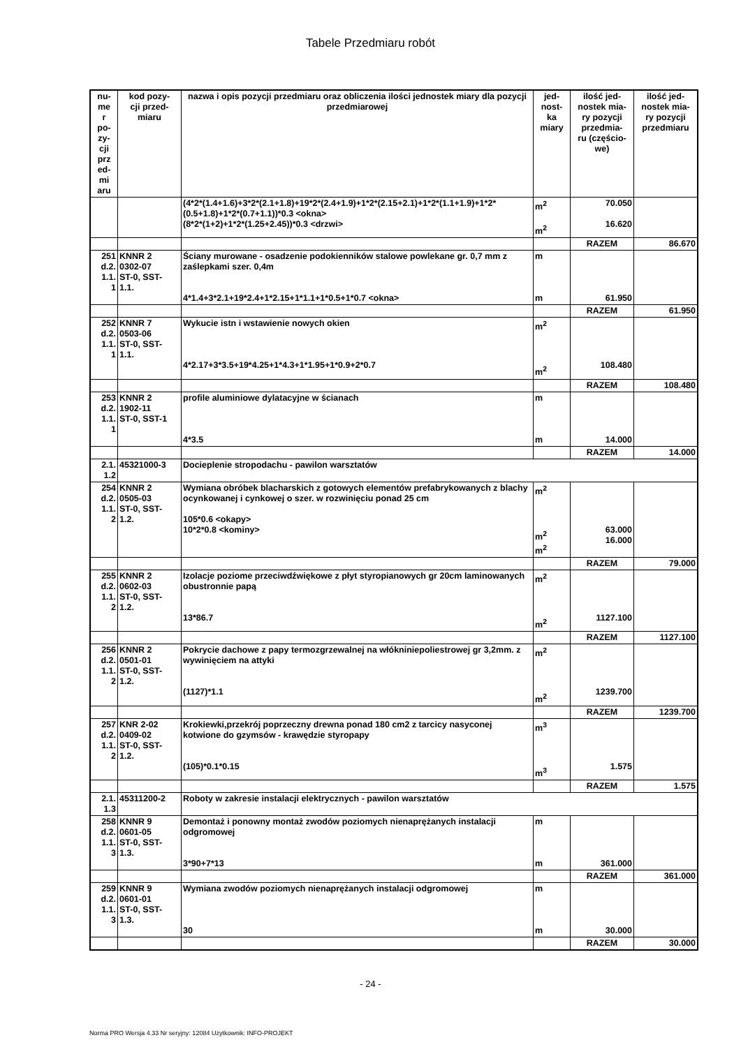Tabele Przedmiaru robót
| nu- me r po- zy- cji prz ed- mi aru | kod pozy- cji przed- miaru | nazwa i opis pozycji przedmiaru oraz obliczenia ilości jednostek miary dla pozycji przedmiarowej | jed- nost- ka miary | ilość jed- nostek mia- ry pozycji przedmia- ru (częścio- we) | ilość jed- nostek mia- ry pozycji przedmiaru |
| --- | --- | --- | --- | --- | --- |
| | | (4*2*(1.4+1.6)+3*2*(2.1+1.8)+19*2*(2.4+1.9)+1*2*(2.15+2.1)+1*2*(1.1+1.9)+1*2*(0.5+1.8)+1*2*(0.7+1.1))*0.3 <okna> (8*2*(1+2)+1*2*(1.25+2.45))*0.3 <drzwi> | m<sup>2</sup> m<sup>2</sup> | 70.050 16.620 | |
| | | | | RAZEM | 86.670 |
| 251 d.2. 1.1. 1 | KNNR 2 0302-07 ST-0, SST- 1.1. | Ściany murowane - osadzenie podokienników stalowe powlekane gr. 0,7 mm z zaślepkami szer. 0,4m 4*1.4+3*2.1+19*2.4+1*2.15+1*1.1+1*0.5+1*0.7 <okna> | m m | 61.950 | |
| | | | | RAZEM | 61.950 |
| 252 d.2. 1.1. 1 | KNNR 7 0503-06 ST-0, SST- 1.1. | Wykucie istn i wstawienie nowych okien 4*2.17+3*3.5+19*4.25+1*4.3+1*1.95+1*0.9+2*0.7 | m<sup>2</sup> m<sup>2</sup> | 108.480 | |
| | | | | RAZEM | 108.480 |
| 253 d.2. 1.1. 1 | KNNR 2 1902-11 ST-0, SST-1 | profile aluminiowe dylatacyjne w ścianach 4*3.5 | m m | 14.000 | |
| | | | | RAZEM | 14.000 |
| 2.1. 1.2 | 45321000-3 | Docieplenie stropodachu - pawilon warsztatów | | | |
| 254 d.2. 1.1. 2 | KNNR 2 0505-03 ST-0, SST- 1.2. | Wymiana obróbek blacharskich z gotowych elementów prefabrykowanych z blachy ocynkowanej i cynkowej o szer. w rozwinięciu ponad 25 cm 105*0.6 <okapy> 10*2*0.8 <kominy> | m<sup>2</sup> m<sup>2</sup> m<sup>2</sup> | 63.000 16.000 | |
| | | | | RAZEM | 79.000 |
| 255 d.2. 1.1. 2 | KNNR 2 0602-03 ST-0, SST- 1.2. | Izolacje poziome przeciwdźwiękowe z płyt styropianowych gr 20cm laminowanych obustronnie papą 13*86.7 | m<sup>2</sup> m<sup>2</sup> | 1127.100 | |
| | | | | RAZEM | 1127.100 |
| 256 d.2. 1.1. 2 | KNNR 2 0501-01 ST-0, SST- 1.2. | Pokrycie dachowe z papy termozgrzewalnej na włókniniepoliestrowej gr 3,2mm. z wywinięciem na attyki (1127)*1.1 | m<sup>2</sup> m<sup>2</sup> | 1239.700 | |
| | | | | RAZEM | 1239.700 |
| 257 d.2. 1.1. 2 | KNR 2-02 0409-02 ST-0, SST- 1.2. | Krokiewki,przekrój poprzeczny drewna ponad 180 cm2 z tarcicy nasyconej kotwione do gzymsów - krawędzie styropapy (105)*0.1*0.15 | m<sup>3</sup> m<sup>3</sup> | 1.575 | |
| | | | | RAZEM | 1.575 |
| 2.1. 1.3 | 45311200-2 | Roboty w zakresie instalacji elektrycznych - pawilon warsztatów | | | |
| 258 d.2. 1.1. 3 | KNNR 9 0601-05 ST-0, SST- 1.3. | Demontaż i ponowny montaż zwodów poziomych nienaprężanych instalacji odgromowej 3*90+7*13 | m m | 361.000 | |
| | | | | RAZEM | 361.000 |
| 259 d.2. 1.1. 3 | KNNR 9 0601-01 ST-0, SST- 1.3. | Wymiana zwodów poziomych nienaprężanych instalacji odgromowej 30 | m m | 30.000 | |
| | | | | RAZEM | 30.000 |
- 24 -
Norma PRO Wersja 4.33 Nr seryjny: 12084 Użytkownik: INFO-PROJEKT